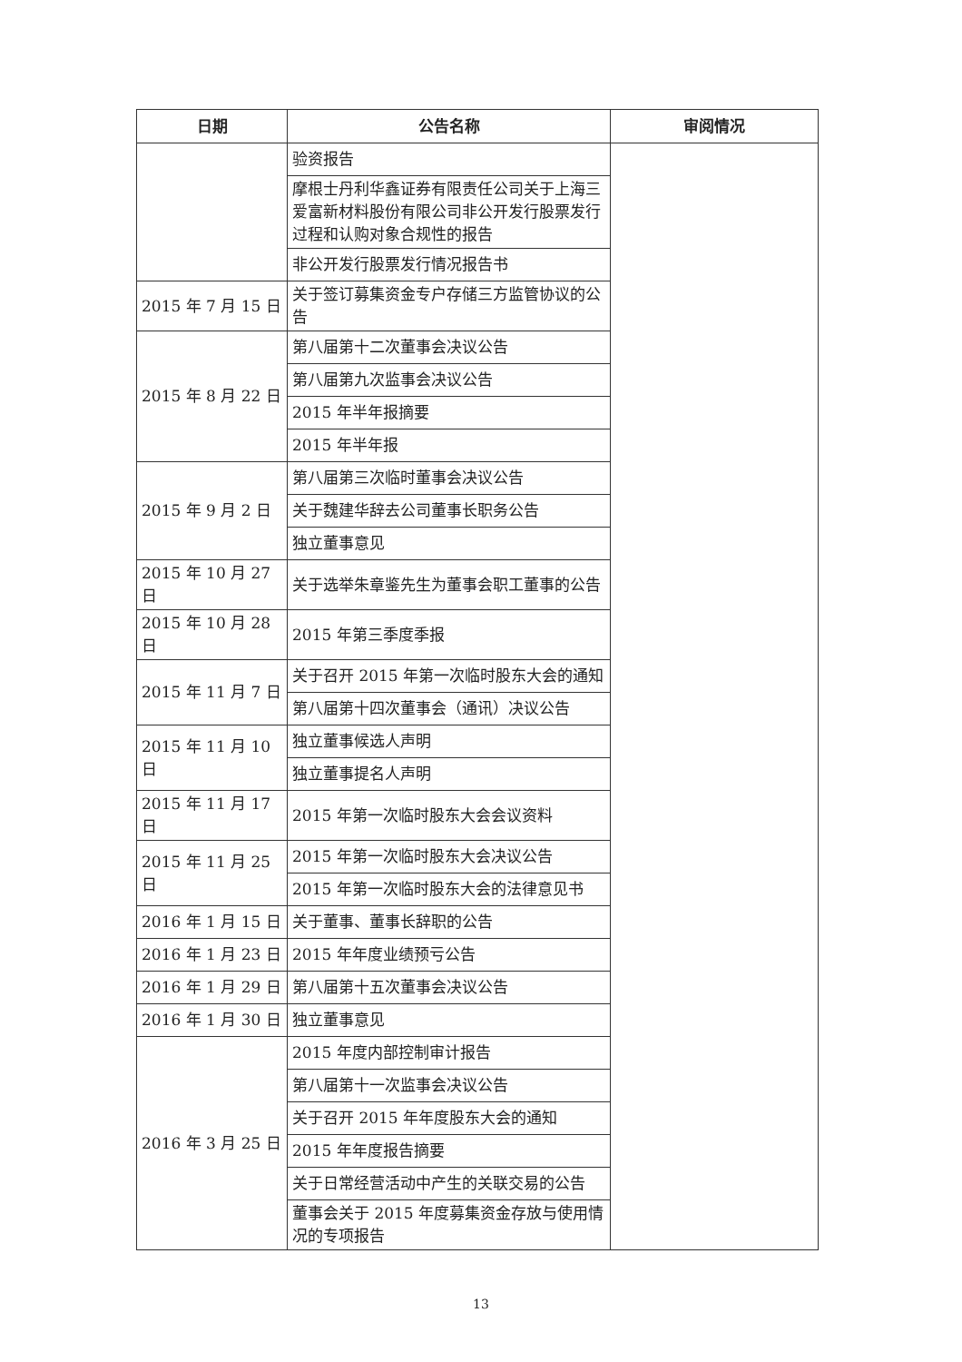| 日期 | 公告名称 | 审阅情况 |
| --- | --- | --- |
| | 验资报告 | |
| | 摩根士丹利华鑫证券有限责任公司关于上海三爱富新材料股份有限公司非公开发行股票发行过程和认购对象合规性的报告 | |
| | 非公开发行股票发行情况报告书 | |
| 2015 年 7 月 15 日 | 关于签订募集资金专户存储三方监管协议的公告 | |
| 2015 年 8 月 22 日 | 第八届第十二次董事会决议公告 | |
| | 第八届第九次监事会决议公告 | |
| | 2015 年半年报摘要 | |
| | 2015 年半年报 | |
| 2015 年 9 月 2 日 | 第八届第三次临时董事会决议公告 | |
| | 关于魏建华辞去公司董事长职务公告 | |
| | 独立董事意见 | |
| 2015 年 10 月 27 日 | 关于选举朱章鉴先生为董事会职工董事的公告 | |
| 2015 年 10 月 28 日 | 2015 年第三季度季报 | |
| 2015 年 11 月 7 日 | 关于召开 2015 年第一次临时股东大会的通知 | |
| | 第八届第十四次董事会（通讯）决议公告 | |
| 2015 年 11 月 10 日 | 独立董事候选人声明 | |
| | 独立董事提名人声明 | |
| 2015 年 11 月 17 日 | 2015 年第一次临时股东大会会议资料 | |
| 2015 年 11 月 25 日 | 2015 年第一次临时股东大会决议公告 | |
| | 2015 年第一次临时股东大会的法律意见书 | |
| 2016 年 1 月 15 日 | 关于董事、董事长辞职的公告 | |
| 2016 年 1 月 23 日 | 2015 年年度业绩预亏公告 | |
| 2016 年 1 月 29 日 | 第八届第十五次董事会决议公告 | |
| 2016 年 1 月 30 日 | 独立董事意见 | |
| 2016 年 3 月 25 日 | 2015 年度内部控制审计报告 | |
| | 第八届第十一次监事会决议公告 | |
| | 关于召开 2015 年年度股东大会的通知 | |
| | 2015 年年度报告摘要 | |
| | 关于日常经营活动中产生的关联交易的公告 | |
| | 董事会关于 2015 年度募集资金存放与使用情况的专项报告 | |
13